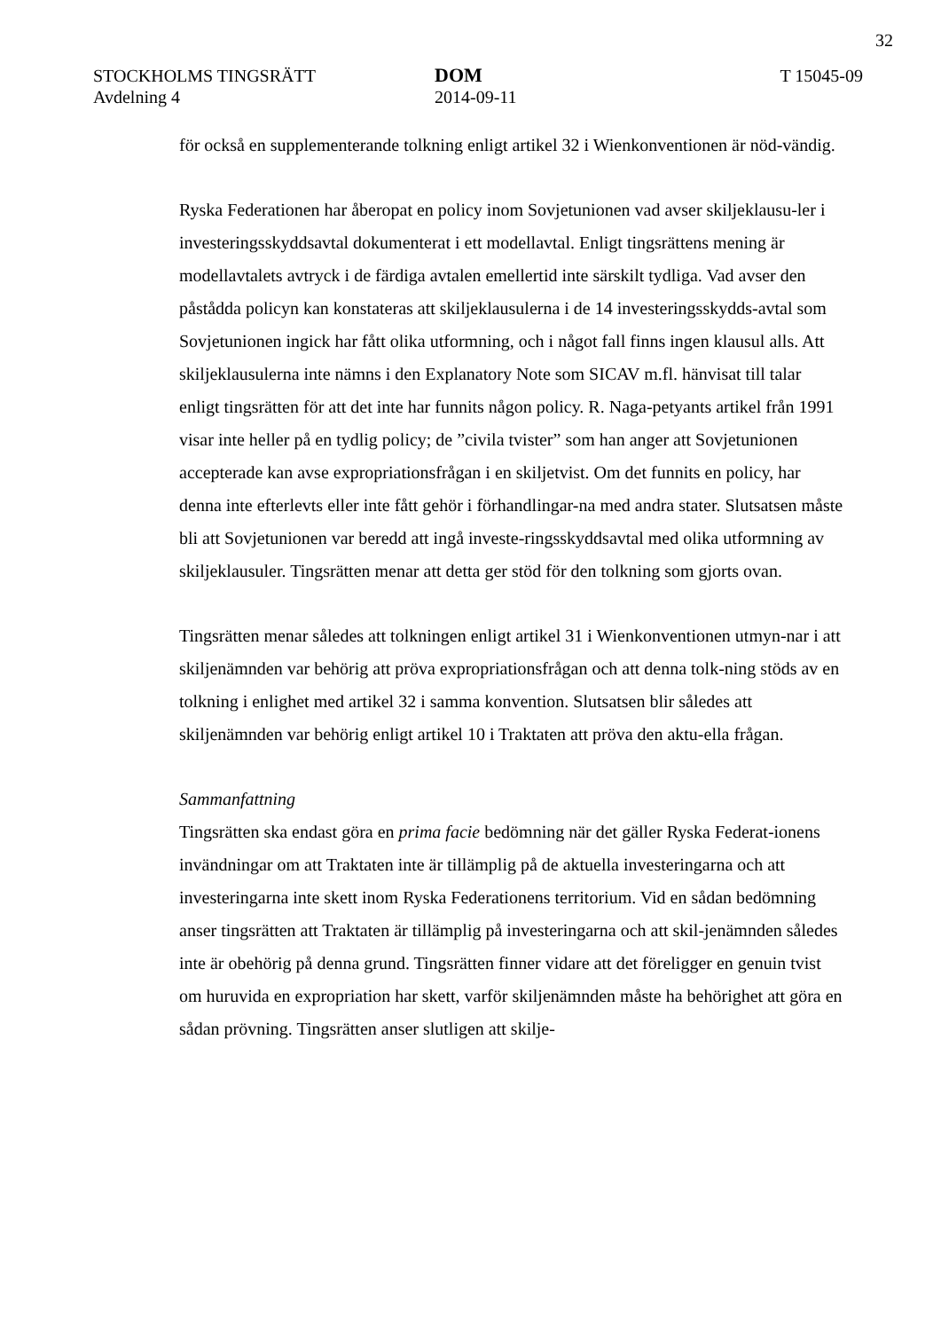32
STOCKHOLMS TINGSRÄTT
Avdelning 4
DOM
2014-09-11
T 15045-09
för också en supplementerande tolkning enligt artikel 32 i Wienkonventionen är nöd-vändig.
Ryska Federationen har åberopat en policy inom Sovjetunionen vad avser skiljeklausu-ler i investeringsskyddsavtal dokumenterat i ett modellavtal. Enligt tingsrättens mening är modellavtalets avtryck i de färdiga avtalen emellertid inte särskilt tydliga. Vad avser den påstådda policyn kan konstateras att skiljeklausulerna i de 14 investeringsskydds-avtal som Sovjetunionen ingick har fått olika utformning, och i något fall finns ingen klausul alls. Att skiljeklausulerna inte nämns i den Explanatory Note som SICAV m.fl. hänvisat till talar enligt tingsrätten för att det inte har funnits någon policy. R. Naga-petyants artikel från 1991 visar inte heller på en tydlig policy; de ”civila tvister” som han anger att Sovjetunionen accepterade kan avse expropriationsfrågan i en skiljetvist. Om det funnits en policy, har denna inte efterlevts eller inte fått gehör i förhandlingar-na med andra stater. Slutsatsen måste bli att Sovjetunionen var beredd att ingå investe-ringsskyddsavtal med olika utformning av skiljeklausuler. Tingsrätten menar att detta ger stöd för den tolkning som gjorts ovan.
Tingsrätten menar således att tolkningen enligt artikel 31 i Wienkonventionen utmyn-nar i att skiljenämnden var behörig att pröva expropriationsfrågan och att denna tolk-ning stöds av en tolkning i enlighet med artikel 32 i samma konvention. Slutsatsen blir således att skiljenämnden var behörig enligt artikel 10 i Traktaten att pröva den aktu-ella frågan.
Sammanfattning
Tingsrätten ska endast göra en prima facie bedömning när det gäller Ryska Federat-ionens invändningar om att Traktaten inte är tillämplig på de aktuella investeringarna och att investeringarna inte skett inom Ryska Federationens territorium. Vid en sådan bedömning anser tingsrätten att Traktaten är tillämplig på investeringarna och att skil-jenämnden således inte är obehörig på denna grund. Tingsrätten finner vidare att det föreligger en genuin tvist om huruvida en expropriation har skett, varför skiljenämnden måste ha behörighet att göra en sådan prövning. Tingsrätten anser slutligen att skilje-